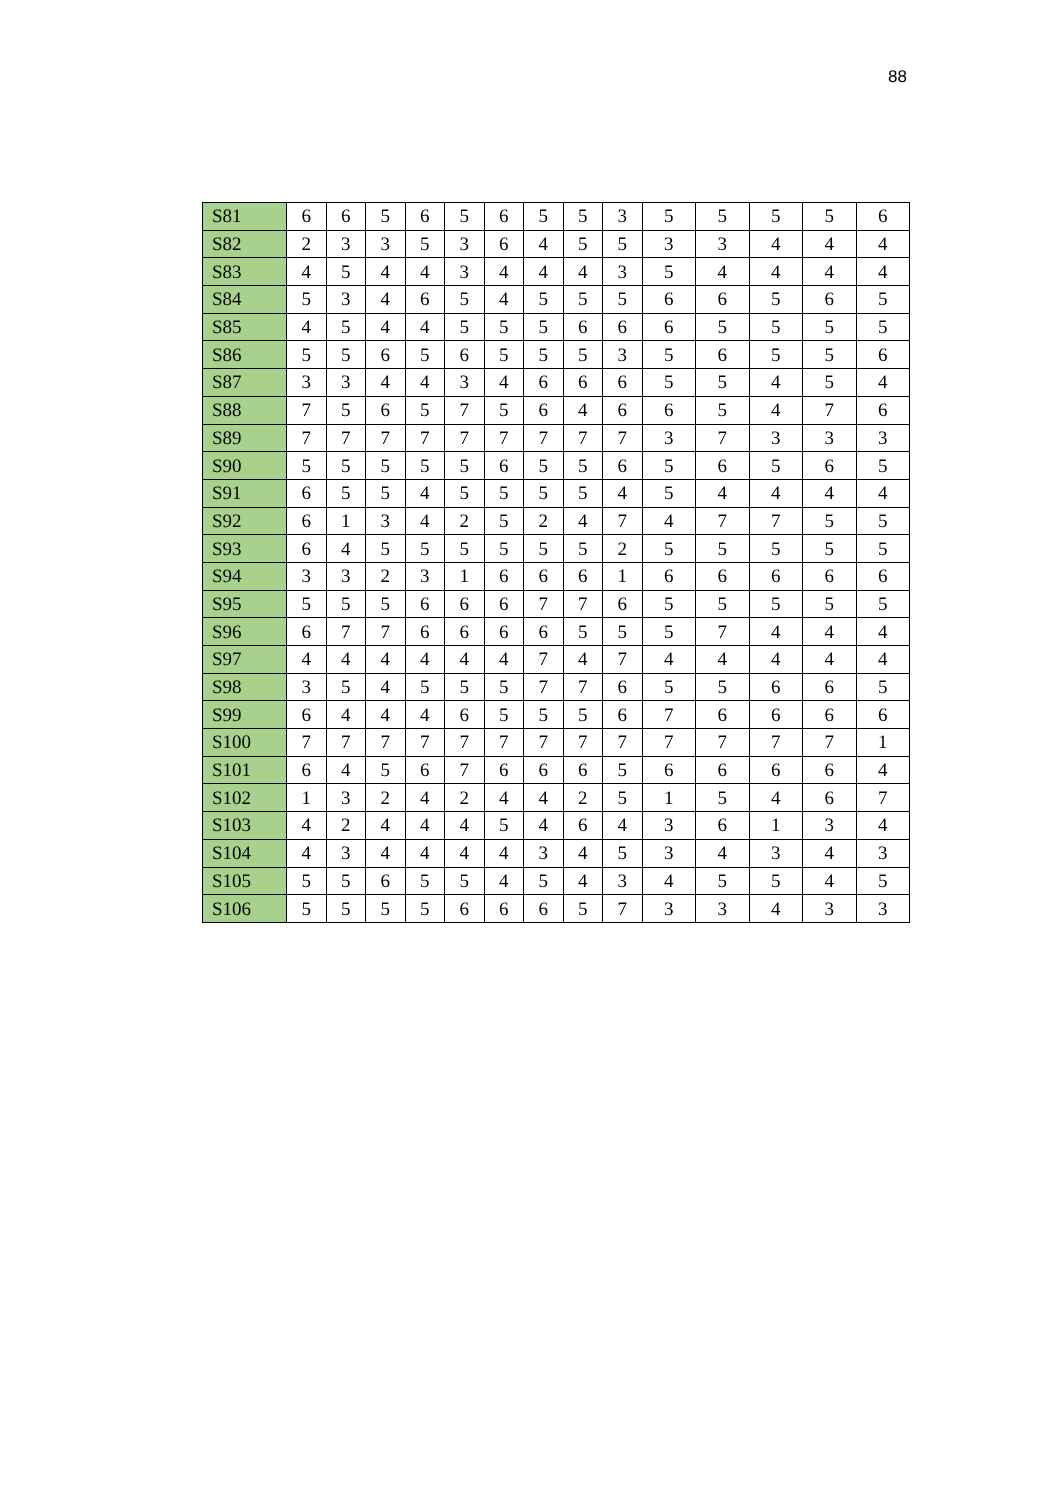88
| S81 | 6 | 6 | 5 | 6 | 5 | 6 | 5 | 5 | 3 | 5 | 5 | 5 | 5 | 6 |
| S82 | 2 | 3 | 3 | 5 | 3 | 6 | 4 | 5 | 5 | 3 | 3 | 4 | 4 | 4 |
| S83 | 4 | 5 | 4 | 4 | 3 | 4 | 4 | 4 | 3 | 5 | 4 | 4 | 4 | 4 |
| S84 | 5 | 3 | 4 | 6 | 5 | 4 | 5 | 5 | 5 | 6 | 6 | 5 | 6 | 5 |
| S85 | 4 | 5 | 4 | 4 | 5 | 5 | 5 | 6 | 6 | 6 | 5 | 5 | 5 | 5 |
| S86 | 5 | 5 | 6 | 5 | 6 | 5 | 5 | 5 | 3 | 5 | 6 | 5 | 5 | 6 |
| S87 | 3 | 3 | 4 | 4 | 3 | 4 | 6 | 6 | 6 | 5 | 5 | 4 | 5 | 4 |
| S88 | 7 | 5 | 6 | 5 | 7 | 5 | 6 | 4 | 6 | 6 | 5 | 4 | 7 | 6 |
| S89 | 7 | 7 | 7 | 7 | 7 | 7 | 7 | 7 | 7 | 3 | 7 | 3 | 3 | 3 |
| S90 | 5 | 5 | 5 | 5 | 5 | 6 | 5 | 5 | 6 | 5 | 6 | 5 | 6 | 5 |
| S91 | 6 | 5 | 5 | 4 | 5 | 5 | 5 | 5 | 4 | 5 | 4 | 4 | 4 | 4 |
| S92 | 6 | 1 | 3 | 4 | 2 | 5 | 2 | 4 | 7 | 4 | 7 | 7 | 5 | 5 |
| S93 | 6 | 4 | 5 | 5 | 5 | 5 | 5 | 5 | 2 | 5 | 5 | 5 | 5 | 5 |
| S94 | 3 | 3 | 2 | 3 | 1 | 6 | 6 | 6 | 1 | 6 | 6 | 6 | 6 | 6 |
| S95 | 5 | 5 | 5 | 6 | 6 | 6 | 7 | 7 | 6 | 5 | 5 | 5 | 5 | 5 |
| S96 | 6 | 7 | 7 | 6 | 6 | 6 | 6 | 5 | 5 | 5 | 7 | 4 | 4 | 4 |
| S97 | 4 | 4 | 4 | 4 | 4 | 4 | 7 | 4 | 7 | 4 | 4 | 4 | 4 | 4 |
| S98 | 3 | 5 | 4 | 5 | 5 | 5 | 7 | 7 | 6 | 5 | 5 | 6 | 6 | 5 |
| S99 | 6 | 4 | 4 | 4 | 6 | 5 | 5 | 5 | 6 | 7 | 6 | 6 | 6 | 6 |
| S100 | 7 | 7 | 7 | 7 | 7 | 7 | 7 | 7 | 7 | 7 | 7 | 7 | 7 | 1 |
| S101 | 6 | 4 | 5 | 6 | 7 | 6 | 6 | 6 | 5 | 6 | 6 | 6 | 6 | 4 |
| S102 | 1 | 3 | 2 | 4 | 2 | 4 | 4 | 2 | 5 | 1 | 5 | 4 | 6 | 7 |
| S103 | 4 | 2 | 4 | 4 | 4 | 5 | 4 | 6 | 4 | 3 | 6 | 1 | 3 | 4 |
| S104 | 4 | 3 | 4 | 4 | 4 | 4 | 3 | 4 | 5 | 3 | 4 | 3 | 4 | 3 |
| S105 | 5 | 5 | 6 | 5 | 5 | 4 | 5 | 4 | 3 | 4 | 5 | 5 | 4 | 5 |
| S106 | 5 | 5 | 5 | 5 | 6 | 6 | 6 | 5 | 7 | 3 | 3 | 4 | 3 | 3 |